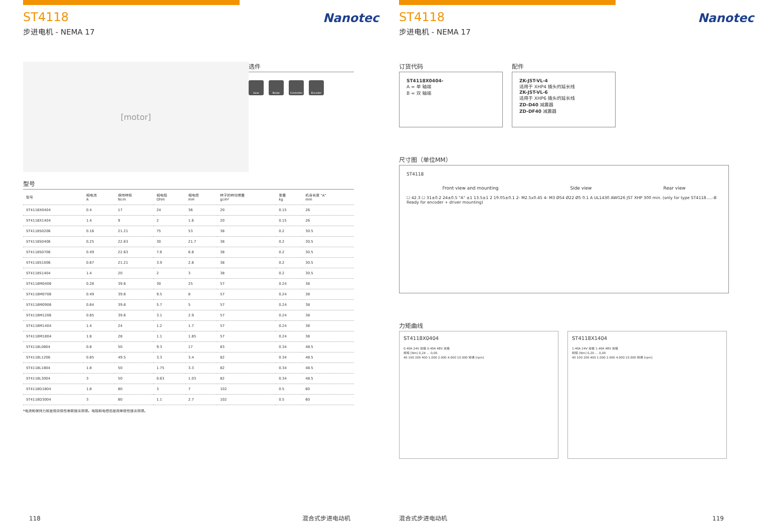ST4118
步进电机 - NEMA 17
Nanotec
[motor]
选件
Gear Brake Controller Encoder
型号
| 型号 | 相电流 A | 保持转矩 Ncm | 相电阻 Ohm | 相电感 mH | 转子的转动惯量 gcm² | 重量 kg | 机身长度 "A" mm |
| --- | --- | --- | --- | --- | --- | --- | --- |
| ST4118X0404 | 0.4 | 17 | 24 | 36 | 20 | 0.15 | 26 |
| ST4118X1404 | 1.4 | 9 | 2 | 1.6 | 20 | 0.15 | 26 |
| ST4118S0206 | 0.16 | 21.21 | 75 | 53 | 38 | 0.2 | 30.5 |
| ST4118S0406 | 0.25 | 22.63 | 30 | 21.7 | 38 | 0.2 | 30.5 |
| ST4118S0706 | 0.49 | 22.63 | 7.6 | 6.8 | 38 | 0.2 | 30.5 |
| ST4118S1006 | 0.67 | 21.21 | 3.9 | 2.8 | 38 | 0.2 | 30.5 |
| ST4118S1404 | 1.4 | 20 | 2 | 3 | 38 | 0.2 | 30.5 |
| ST4118M0406 | 0.28 | 39.6 | 30 | 25 | 57 | 0.24 | 38 |
| ST4118M0706 | 0.49 | 39.6 | 9.5 | 8 | 57 | 0.24 | 38 |
| ST4118M0906 | 0.64 | 39.6 | 5.7 | 5 | 57 | 0.24 | 38 |
| ST4118M1206 | 0.85 | 39.6 | 3.1 | 2.9 | 57 | 0.24 | 38 |
| ST4118M1404 | 1.4 | 24 | 1.2 | 1.7 | 57 | 0.24 | 38 |
| ST4118M1804 | 1.8 | 28 | 1.1 | 1.85 | 57 | 0.24 | 38 |
| ST4118L0804 | 0.8 | 50 | 9.3 | 17 | 83 | 0.34 | 48.5 |
| ST4118L1206 | 0.85 | 49.5 | 3.3 | 3.4 | 82 | 0.34 | 48.5 |
| ST4118L1804 | 1.8 | 50 | 1.75 | 3.3 | 82 | 0.34 | 48.5 |
| ST4118L3004 | 3 | 50 | 0.63 | 1.03 | 82 | 0.34 | 48.5 |
| ST4118D1804 | 1.8 | 80 | 3 | 7 | 102 | 0.5 | 60 |
| ST4118D3004 | 3 | 80 | 1.1 | 2.7 | 102 | 0.5 | 60 |
*电流和保持力矩是用双极性串联接法测得。电阻和电感值是用单极性接法测得。
118 混合式步进电动机
ST4118
步进电机 - NEMA 17
Nanotec
订货代码
ST4118X0404-
A = 单 轴端
B = 双 轴端
配件
ZK-JST-VL-4
适用于 XHP4 插头的延长线
ZK-JST-VL-6
适用于 XHP6 插头的延长线
ZD-D40 减震器
ZD-DF40 减震器
尺寸图（单位MM）
ST4118
Front view and mounting Side view Rear view
☐ 42.3 ☐ 31±0.2 24±0.5 "A" ±1 13.5±1 2 19.05±0.1 2- M2.5x0.45 4- M3 Ø54 Ø22 Ø5 0.1 A UL1430 AWG26 JST XHP 300 min. (only for type ST4118.....-B Ready for encoder + driver mounting)
力矩曲线
ST4118X0404
0.40A 24V 双极 0.40A 48V 双极
转矩 [Nm] 0,24 … 0,00
40 100 200 400 1.000 2.000 4.000 10.000 转速 [rpm]
ST4118X1404
1.40A 24V 双极 1.40A 48V 双极
转矩 [Nm] 0,20 … 0,00
40 100 200 400 1.000 2.000 4.000 10.000 转速 [rpm]
混合式步进电动机 119